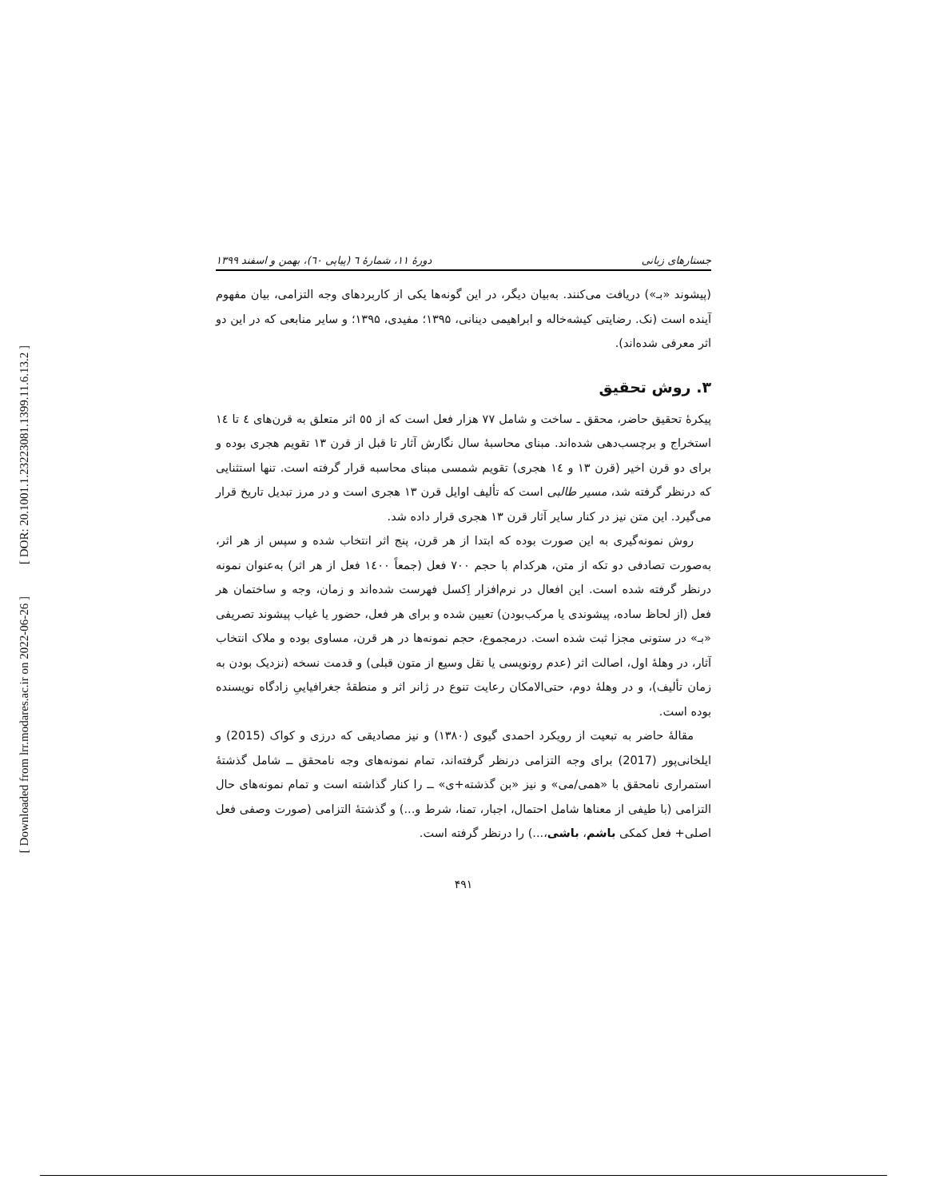[ DOR: 20.1001.1.23223081.1399.11.6.13.2 ]
[ Downloaded from lrr.modares.ac.ir on 2022-06-26 ]
جستارهای زبانی دورهٔ ۱۱، شمارهٔ ٦ (پیاپی ٦٠)، بهمن و اسفند ۱۳۹۹
(پیشوند «بـ») دریافت می‌کنند. به‌بیان دیگر، در این گونه‌ها یکی از کاربردهای وجه التزامی، بیان مفهوم آینده است (نک. رضایتی کیشه‌خاله و ابراهیمی دینانی، ۱۳۹۵؛ مفیدی، ۱۳۹۵؛ و سایر منابعی که در این دو اثر معرفی شده‌اند).
۳. روش تحقیق
پیکرهٔ تحقیق حاضر، محقق ـ ساخت و شامل ۷۷ هزار فعل است که از ٥٥ اثر متعلق به قرن‌های ٤ تا ١٤ استخراج و برچسب‌دهی شده‌اند. مبنای محاسبهٔ سال نگارش آثار تا قبل از قرن ۱۳ تقویم هجری بوده و برای دو قرن اخیر (قرن ۱۳ و ١٤ هجری) تقویم شمسی مبنای محاسبه قرار گرفته است. تنها استثنایی که درنظر گرفته شد، مسیر طالبی است که تألیف اوایل قرن ۱۳ هجری است و در مرز تبدیل تاریخ قرار می‌گیرد. این متن نیز در کنار سایر آثار قرن ۱۳ هجری قرار داده شد.
روش نمونه‌گیری به این صورت بوده که ابتدا از هر قرن، پنج اثر انتخاب شده و سپس از هر اثر، به‌صورت تصادفی دو تکه از متن، هرکدام با حجم ۷۰۰ فعل (جمعاً ١٤٠٠ فعل از هر اثر) به‌عنوان نمونه درنظر گرفته شده است. این افعال در نرم‌افزار اِکسل فهرست شده‌اند و زمان، وجه و ساختمان هر فعل (از لحاظ ساده، پیشوندی یا مرکب‌بودن) تعیین شده و برای هر فعل، حضور یا غیاب پیشوند تصریفی «بـ» در ستونی مجزا ثبت شده است. درمجموع، حجم نمونه‌ها در هر قرن، مساوی بوده و ملاک انتخاب آثار، در وهلهٔ اول، اصالت اثر (عدم رونویسی یا نقل وسیع از متون قبلی) و قدمت نسخه (نزدیک بودن به زمان تألیف)، و در وهلهٔ دوم، حتی‌الامکان رعایت تنوع در ژانر اثر و منطقهٔ جغرافیاییِ زادگاه نویسنده بوده است.
مقالهٔ حاضر به تبعیت از رویکرد احمدی گیوی (۱۳۸۰) و نیز مصادیقی که درزی و کواک (2015) و ایلخانی‌پور (2017) برای وجه التزامی درنظر گرفته‌اند، تمام نمونه‌های وجه نامحقق ــ شامل گذشتهٔ استمراری نامحقق با «همی/می» و نیز «بن گذشته+ی» ــ را کنار گذاشته است و تمام نمونه‌های حال التزامی (با طیفی از معناها شامل احتمال، اجبار، تمنا، شرط و...) و گذشتهٔ التزامی (صورت وصفی فعل اصلی+ فعل کمکی باشم، باشی،...) را درنظر گرفته است.
۴۹۱